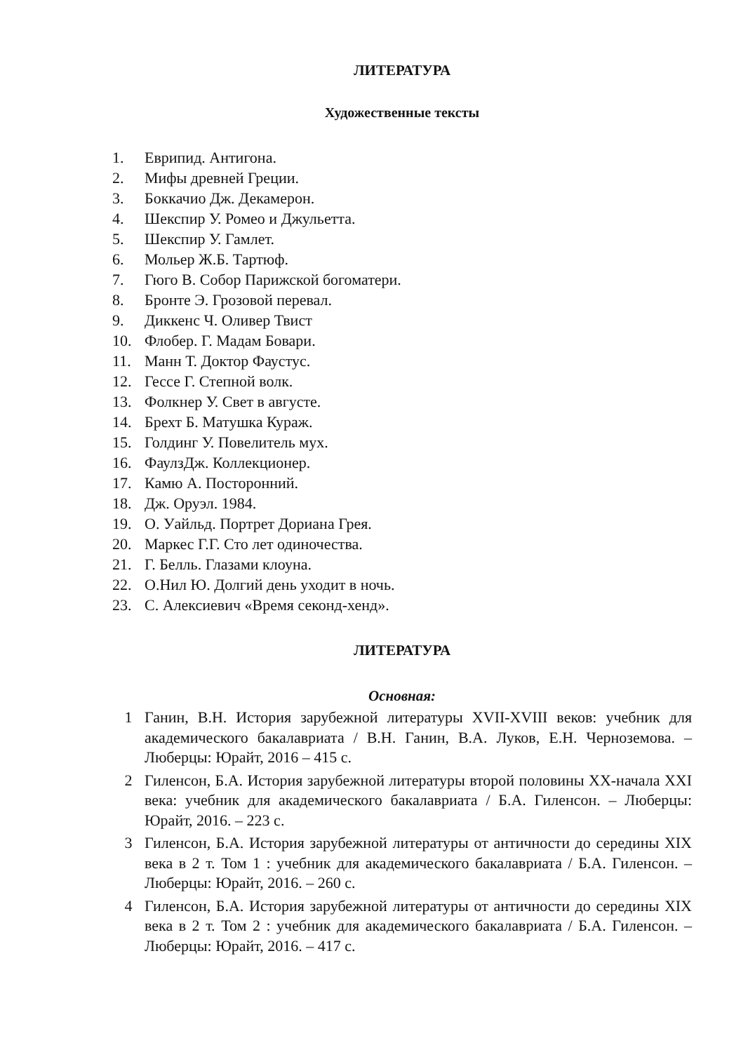ЛИТЕРАТУРА
Художественные тексты
1. Еврипид. Антигона.
2. Мифы древней Греции.
3. Боккачио Дж. Декамерон.
4. Шекспир У. Ромео и Джульетта.
5. Шекспир У. Гамлет.
6. Мольер Ж.Б. Тартюф.
7. Гюго В. Собор Парижской богоматери.
8. Бронте Э. Грозовой перевал.
9. Диккенс Ч. Оливер Твист
10. Флобер. Г. Мадам Бовари.
11. Манн Т. Доктор Фаустус.
12. Гессе Г. Степной волк.
13. Фолкнер У. Свет в августе.
14. Брехт Б. Матушка Кураж.
15. Голдинг У. Повелитель мух.
16. ФаулзДж. Коллекционер.
17. Камю А. Посторонний.
18. Дж. Оруэл. 1984.
19. О. Уайльд. Портрет Дориана Грея.
20. Маркес Г.Г. Сто лет одиночества.
21. Г. Белль. Глазами клоуна.
22. О.Нил Ю. Долгий день уходит в ночь.
23. С. Алексиевич «Время секонд-хенд».
ЛИТЕРАТУРА
Основная:
1 Ганин, В.Н. История зарубежной литературы XVII-XVIII веков: учебник для академического бакалавриата / В.Н. Ганин, В.А. Луков, Е.Н. Черноземова. – Люберцы: Юрайт, 2016 – 415 с.
2 Гиленсон, Б.А. История зарубежной литературы второй половины XX-начала XXI века: учебник для академического бакалавриата / Б.А. Гиленсон. – Люберцы: Юрайт, 2016. – 223 с.
3 Гиленсон, Б.А. История зарубежной литературы от античности до середины XIX века в 2 т. Том 1 : учебник для академического бакалавриата / Б.А. Гиленсон. – Люберцы: Юрайт, 2016. – 260 с.
4 Гиленсон, Б.А. История зарубежной литературы от античности до середины XIX века в 2 т. Том 2 : учебник для академического бакалавриата / Б.А. Гиленсон. – Люберцы: Юрайт, 2016. – 417 с.